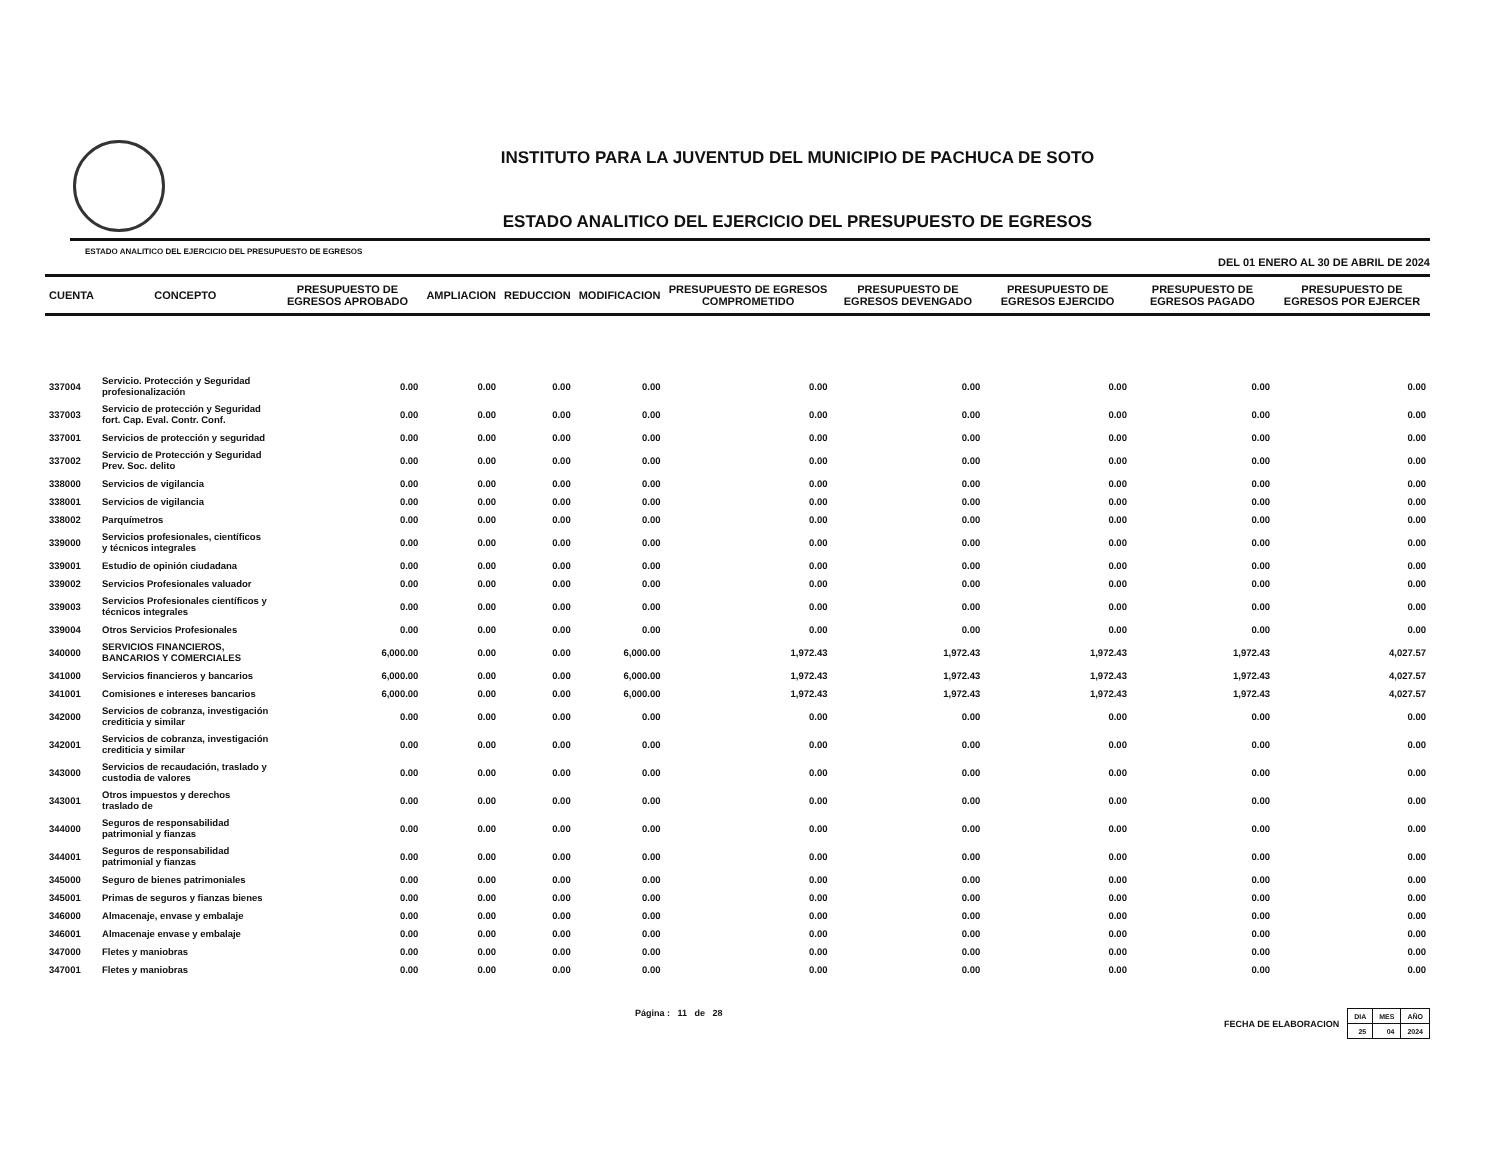INSTITUTO PARA LA JUVENTUD DEL MUNICIPIO DE PACHUCA DE SOTO
ESTADO ANALITICO DEL EJERCICIO DEL PRESUPUESTO DE EGRESOS
ESTADO ANALITICO DEL EJERCICIO DEL PRESUPUESTO DE EGRESOS
DEL 01 ENERO AL 30 DE ABRIL DE 2024
| CUENTA | CONCEPTO | PRESUPUESTO DE EGRESOS APROBADO | AMPLIACION | REDUCCION | MODIFICACION | PRESUPUESTO DE EGRESOS COMPROMETIDO | PRESUPUESTO DE EGRESOS DEVENGADO | PRESUPUESTO DE EGRESOS EJERCIDO | PRESUPUESTO DE EGRESOS PAGADO | PRESUPUESTO DE EGRESOS POR EJERCER |
| --- | --- | --- | --- | --- | --- | --- | --- | --- | --- | --- |
| 337004 | Servicio. Protección y Seguridad profesionalización | 0.00 | 0.00 | 0.00 | 0.00 | 0.00 | 0.00 | 0.00 | 0.00 | 0.00 |
| 337003 | Servicio de protección y Seguridad fort. Cap. Eval. Contr. Conf. | 0.00 | 0.00 | 0.00 | 0.00 | 0.00 | 0.00 | 0.00 | 0.00 | 0.00 |
| 337001 | Servicios de protección y seguridad | 0.00 | 0.00 | 0.00 | 0.00 | 0.00 | 0.00 | 0.00 | 0.00 | 0.00 |
| 337002 | Servicio de Protección y Seguridad Prev. Soc. delito | 0.00 | 0.00 | 0.00 | 0.00 | 0.00 | 0.00 | 0.00 | 0.00 | 0.00 |
| 338000 | Servicios de vigilancia | 0.00 | 0.00 | 0.00 | 0.00 | 0.00 | 0.00 | 0.00 | 0.00 | 0.00 |
| 338001 | Servicios de vigilancia | 0.00 | 0.00 | 0.00 | 0.00 | 0.00 | 0.00 | 0.00 | 0.00 | 0.00 |
| 338002 | Parquímetros | 0.00 | 0.00 | 0.00 | 0.00 | 0.00 | 0.00 | 0.00 | 0.00 | 0.00 |
| 339000 | Servicios profesionales, científicos y técnicos integrales | 0.00 | 0.00 | 0.00 | 0.00 | 0.00 | 0.00 | 0.00 | 0.00 | 0.00 |
| 339001 | Estudio de opinión ciudadana | 0.00 | 0.00 | 0.00 | 0.00 | 0.00 | 0.00 | 0.00 | 0.00 | 0.00 |
| 339002 | Servicios Profesionales valuador | 0.00 | 0.00 | 0.00 | 0.00 | 0.00 | 0.00 | 0.00 | 0.00 | 0.00 |
| 339003 | Servicios Profesionales científicos y técnicos integrales | 0.00 | 0.00 | 0.00 | 0.00 | 0.00 | 0.00 | 0.00 | 0.00 | 0.00 |
| 339004 | Otros Servicios Profesionales | 0.00 | 0.00 | 0.00 | 0.00 | 0.00 | 0.00 | 0.00 | 0.00 | 0.00 |
| 340000 | SERVICIOS FINANCIEROS, BANCARIOS Y COMERCIALES | 6,000.00 | 0.00 | 0.00 | 6,000.00 | 1,972.43 | 1,972.43 | 1,972.43 | 1,972.43 | 4,027.57 |
| 341000 | Servicios financieros y bancarios | 6,000.00 | 0.00 | 0.00 | 6,000.00 | 1,972.43 | 1,972.43 | 1,972.43 | 1,972.43 | 4,027.57 |
| 341001 | Comisiones e intereses bancarios | 6,000.00 | 0.00 | 0.00 | 6,000.00 | 1,972.43 | 1,972.43 | 1,972.43 | 1,972.43 | 4,027.57 |
| 342000 | Servicios de cobranza, investigación crediticia y similar | 0.00 | 0.00 | 0.00 | 0.00 | 0.00 | 0.00 | 0.00 | 0.00 | 0.00 |
| 342001 | Servicios de cobranza, investigación crediticia y similar | 0.00 | 0.00 | 0.00 | 0.00 | 0.00 | 0.00 | 0.00 | 0.00 | 0.00 |
| 343000 | Servicios de recaudación, traslado y custodia de valores | 0.00 | 0.00 | 0.00 | 0.00 | 0.00 | 0.00 | 0.00 | 0.00 | 0.00 |
| 343001 | Otros impuestos y derechos traslado de | 0.00 | 0.00 | 0.00 | 0.00 | 0.00 | 0.00 | 0.00 | 0.00 | 0.00 |
| 344000 | Seguros de responsabilidad patrimonial y fianzas | 0.00 | 0.00 | 0.00 | 0.00 | 0.00 | 0.00 | 0.00 | 0.00 | 0.00 |
| 344001 | Seguros de responsabilidad patrimonial y fianzas | 0.00 | 0.00 | 0.00 | 0.00 | 0.00 | 0.00 | 0.00 | 0.00 | 0.00 |
| 345000 | Seguro de bienes patrimoniales | 0.00 | 0.00 | 0.00 | 0.00 | 0.00 | 0.00 | 0.00 | 0.00 | 0.00 |
| 345001 | Primas de seguros y fianzas bienes | 0.00 | 0.00 | 0.00 | 0.00 | 0.00 | 0.00 | 0.00 | 0.00 | 0.00 |
| 346000 | Almacenaje, envase y embalaje | 0.00 | 0.00 | 0.00 | 0.00 | 0.00 | 0.00 | 0.00 | 0.00 | 0.00 |
| 346001 | Almacenaje envase y embalaje | 0.00 | 0.00 | 0.00 | 0.00 | 0.00 | 0.00 | 0.00 | 0.00 | 0.00 |
| 347000 | Fletes y maniobras | 0.00 | 0.00 | 0.00 | 0.00 | 0.00 | 0.00 | 0.00 | 0.00 | 0.00 |
| 347001 | Fletes y maniobras | 0.00 | 0.00 | 0.00 | 0.00 | 0.00 | 0.00 | 0.00 | 0.00 | 0.00 |
Página : 11 de 28 FECHA DE ELABORACION
| DIA | MES | AÑO |
| 25 | 04 | 2024 |